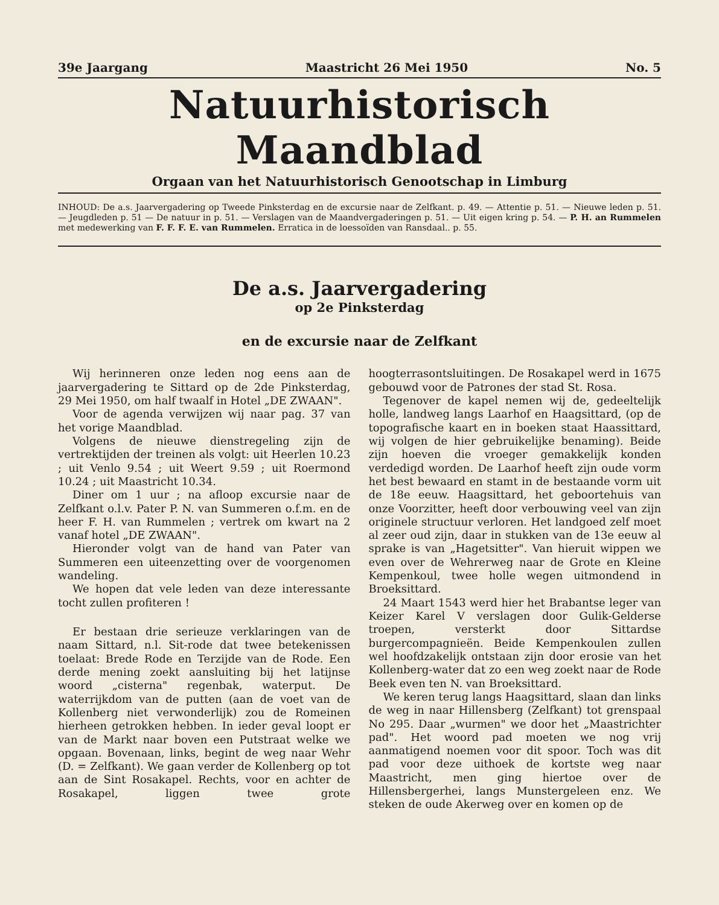39e Jaargang Maastricht 26 Mei 1950 No. 5
Natuurhistorisch Maandblad
Orgaan van het Natuurhistorisch Genootschap in Limburg
INHOUD: De a.s. Jaarvergadering op Tweede Pinksterdag en de excursie naar de Zelfkant. p. 49. — Attentie p. 51. — Nieuwe leden p. 51. — Jeugdleden p. 51 — De natuur in p. 51. — Verslagen van de Maandvergaderingen p. 51. — Uit eigen kring p. 54. — P. H. an Rummelen met medewerking van F. F. F. E. van Rummelen. Erratica in de loessoïden van Ransdaal.. p. 55.
De a.s. Jaarvergadering
op 2e Pinksterdag
en de excursie naar de Zelfkant
Wij herinneren onze leden nog eens aan de jaarvergadering te Sittard op de 2de Pinksterdag, 29 Mei 1950, om half twaalf in Hotel „DE ZWAAN".
Voor de agenda verwijzen wij naar pag. 37 van het vorige Maandblad.
Volgens de nieuwe dienstregeling zijn de vertrektijden der treinen als volgt: uit Heerlen 10.23 ; uit Venlo 9.54 ; uit Weert 9.59 ; uit Roermond 10.24 ; uit Maastricht 10.34.
Diner om 1 uur ; na afloop excursie naar de Zelfkant o.l.v. Pater P. N. van Summeren o.f.m. en de heer F. H. van Rummelen ; vertrek om kwart na 2 vanaf hotel „DE ZWAAN".
Hieronder volgt van de hand van Pater van Summeren een uiteenzetting over de voorgenomen wandeling.
We hopen dat vele leden van deze interessante tocht zullen profiteren !
Er bestaan drie serieuze verklaringen van de naam Sittard, n.l. Sit-rode dat twee betekenissen toelaat: Brede Rode en Terzijde van de Rode. Een derde mening zoekt aansluiting bij het latijnse woord „cisterna" regenbak, waterput. De waterrijkdom van de putten (aan de voet van de Kollenberg niet verwonderlijk) zou de Romeinen hierheen getrokken hebben. In ieder geval loopt er van de Markt naar boven een Putstraat welke we opgaan. Bovenaan, links, begint de weg naar Wehr (D. = Zelfkant). We gaan verder de Kollenberg op tot aan de Sint Rosakapel. Rechts, voor en achter de Rosakapel, liggen twee grote hoogterrasontsluitingen. De Rosakapel werd in 1675 gebouwd voor de Patrones der stad St. Rosa.
Tegenover de kapel nemen wij de, gedeeltelijk holle, landweg langs Laarhof en Haagsittard, (op de topografische kaart en in boeken staat Haassittard, wij volgen de hier gebruikelijke benaming). Beide zijn hoeven die vroeger gemakkelijk konden verdedigd worden. De Laarhof heeft zijn oude vorm het best bewaard en stamt in de bestaande vorm uit de 18e eeuw. Haagsittard, het geboortehuis van onze Voorzitter, heeft door verbouwing veel van zijn originele structuur verloren. Het landgoed zelf moet al zeer oud zijn, daar in stukken van de 13e eeuw al sprake is van „Hagetsitter". Van hieruit wippen we even over de Wehrerweg naar de Grote en Kleine Kempenkoul, twee holle wegen uitmondend in Broeksittard.
24 Maart 1543 werd hier het Brabantse leger van Keizer Karel V verslagen door Gulik-Gelderse troepen, versterkt door Sittardse burgercompagnieën. Beide Kempenkoulen zullen wel hoofdzakelijk ontstaan zijn door erosie van het Kollenberg-water dat zo een weg zoekt naar de Rode Beek even ten N. van Broeksittard.
We keren terug langs Haagsittard, slaan dan links de weg in naar Hillensberg (Zelfkant) tot grenspaal No 295. Daar „wurmen" we door het „Maastrichter pad". Het woord pad moeten we nog vrij aanmatigend noemen voor dit spoor. Toch was dit pad voor deze uithoek de kortste weg naar Maastricht, men ging hiertoe over de Hillensbergerhei, langs Munstergeleen enz. We steken de oude Akerweg over en komen op de